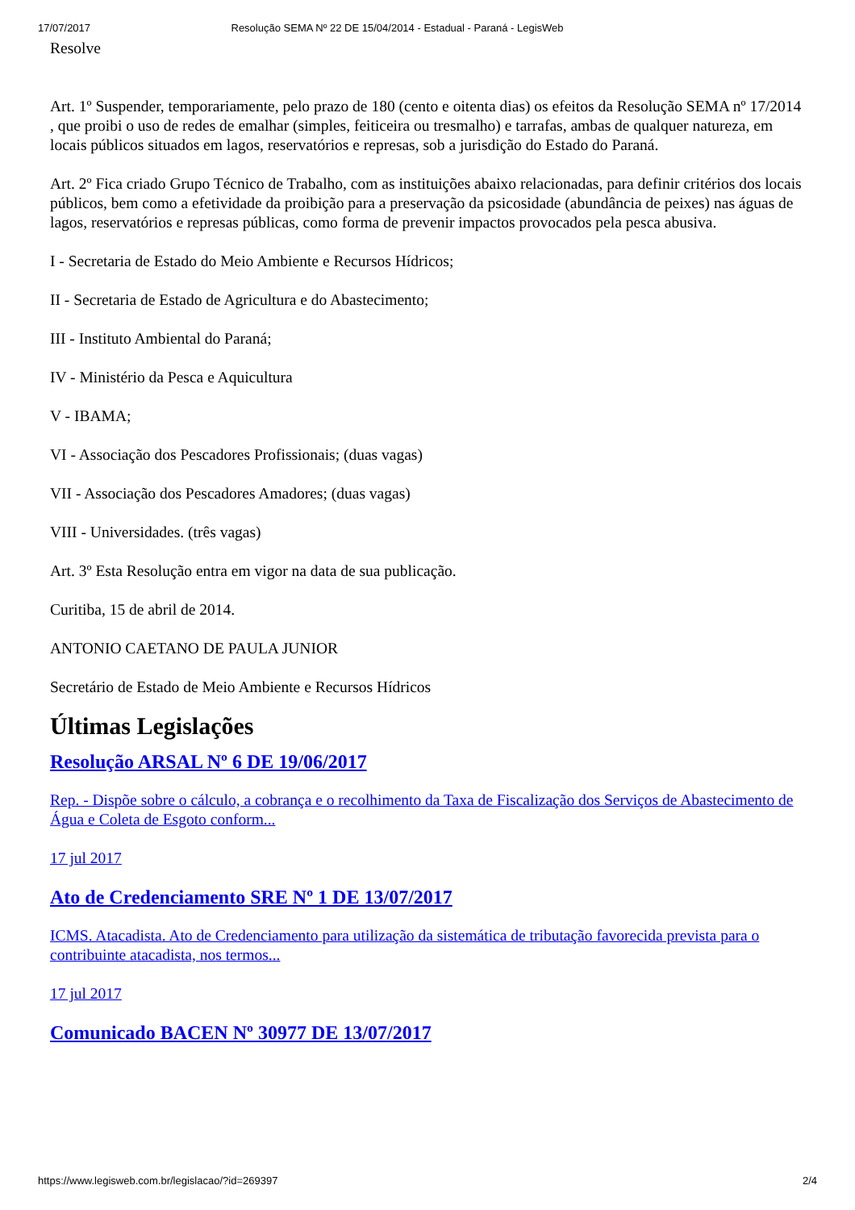17/07/2017 Resolução SEMA Nº 22 DE 15/04/2014 - Estadual - Paraná - LegisWeb
Resolve
Art. 1º Suspender, temporariamente, pelo prazo de 180 (cento e oitenta dias) os efeitos da Resolução SEMA nº 17/2014 , que proibi o uso de redes de emalhar (simples, feiticeira ou tresmalho) e tarrafas, ambas de qualquer natureza, em locais públicos situados em lagos, reservatórios e represas, sob a jurisdição do Estado do Paraná.
Art. 2º Fica criado Grupo Técnico de Trabalho, com as instituições abaixo relacionadas, para definir critérios dos locais públicos, bem como a efetividade da proibição para a preservação da psicosidade (abundância de peixes) nas águas de lagos, reservatórios e represas públicas, como forma de prevenir impactos provocados pela pesca abusiva.
I - Secretaria de Estado do Meio Ambiente e Recursos Hídricos;
II - Secretaria de Estado de Agricultura e do Abastecimento;
III - Instituto Ambiental do Paraná;
IV - Ministério da Pesca e Aquicultura
V - IBAMA;
VI - Associação dos Pescadores Profissionais; (duas vagas)
VII - Associação dos Pescadores Amadores; (duas vagas)
VIII - Universidades. (três vagas)
Art. 3º Esta Resolução entra em vigor na data de sua publicação.
Curitiba, 15 de abril de 2014.
ANTONIO CAETANO DE PAULA JUNIOR
Secretário de Estado de Meio Ambiente e Recursos Hídricos
Últimas Legislações
Resolução ARSAL Nº 6 DE 19/06/2017
Rep. - Dispõe sobre o cálculo, a cobrança e o recolhimento da Taxa de Fiscalização dos Serviços de Abastecimento de Água e Coleta de Esgoto conform...
17 jul 2017
Ato de Credenciamento SRE Nº 1 DE 13/07/2017
ICMS. Atacadista. Ato de Credenciamento para utilização da sistemática de tributação favorecida prevista para o contribuinte atacadista, nos termos...
17 jul 2017
Comunicado BACEN Nº 30977 DE 13/07/2017
https://www.legisweb.com.br/legislacao/?id=269397 2/4